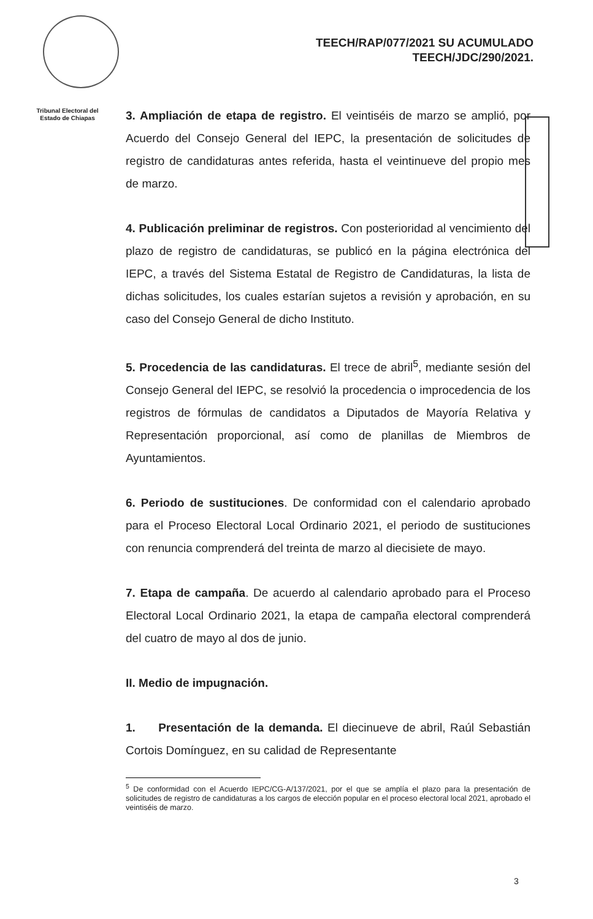TEECH/RAP/077/2021 SU ACUMULADO
TEECH/JDC/290/2021.
Tribunal Electoral del Estado de Chiapas
3. Ampliación de etapa de registro. El veintiséis de marzo se amplió, por Acuerdo del Consejo General del IEPC, la presentación de solicitudes de registro de candidaturas antes referida, hasta el veintinueve del propio mes de marzo.
4. Publicación preliminar de registros. Con posterioridad al vencimiento del plazo de registro de candidaturas, se publicó en la página electrónica del IEPC, a través del Sistema Estatal de Registro de Candidaturas, la lista de dichas solicitudes, los cuales estarían sujetos a revisión y aprobación, en su caso del Consejo General de dicho Instituto.
5. Procedencia de las candidaturas. El trece de abril<sup>5</sup>, mediante sesión del Consejo General del IEPC, se resolvió la procedencia o improcedencia de los registros de fórmulas de candidatos a Diputados de Mayoría Relativa y Representación proporcional, así como de planillas de Miembros de Ayuntamientos.
6. Periodo de sustituciones. De conformidad con el calendario aprobado para el Proceso Electoral Local Ordinario 2021, el periodo de sustituciones con renuncia comprenderá del treinta de marzo al diecisiete de mayo.
7. Etapa de campaña. De acuerdo al calendario aprobado para el Proceso Electoral Local Ordinario 2021, la etapa de campaña electoral comprenderá del cuatro de mayo al dos de junio.
II. Medio de impugnación.
1. Presentación de la demanda. El diecinueve de abril, Raúl Sebastián Cortois Domínguez, en su calidad de Representante
<sup>5</sup> De conformidad con el Acuerdo IEPC/CG-A/137/2021, por el que se amplía el plazo para la presentación de solicitudes de registro de candidaturas a los cargos de elección popular en el proceso electoral local 2021, aprobado el veintiséis de marzo.
3